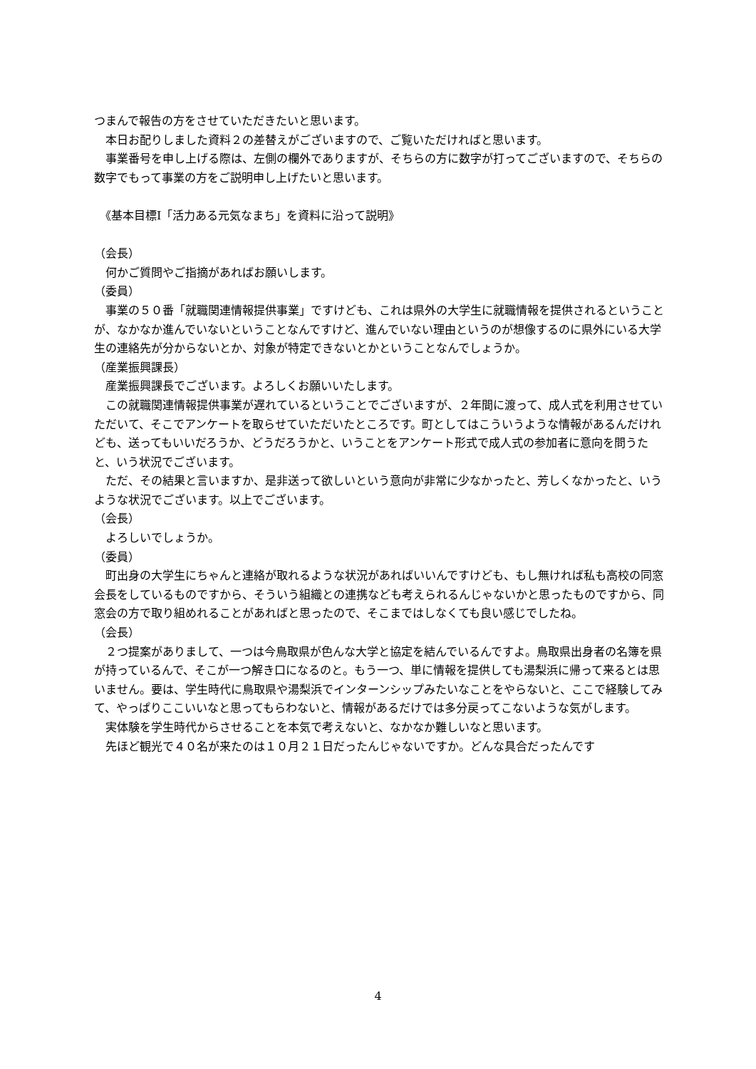つまんで報告の方をさせていただきたいと思います。
　本日お配りしました資料２の差替えがございますので、ご覧いただければと思います。
　事業番号を申し上げる際は、左側の欄外でありますが、そちらの方に数字が打ってございますので、そちらの数字でもって事業の方をご説明申し上げたいと思います。
　《基本目標Ⅰ「活力ある元気なまち」を資料に沿って説明》
（会長）
　何かご質問やご指摘があればお願いします。
（委員）
　事業の５０番「就職関連情報提供事業」ですけども、これは県外の大学生に就職情報を提供されるということが、なかなか進んでいないということなんですけど、進んでいない理由というのが想像するのに県外にいる大学生の連絡先が分からないとか、対象が特定できないとかということなんでしょうか。
（産業振興課長）
　産業振興課長でございます。よろしくお願いいたします。
　この就職関連情報提供事業が遅れているということでございますが、２年間に渡って、成人式を利用させていただいて、そこでアンケートを取らせていただいたところです。町としてはこういうような情報があるんだけれども、送ってもいいだろうか、どうだろうかと、いうことをアンケート形式で成人式の参加者に意向を問うたと、いう状況でございます。
　ただ、その結果と言いますか、是非送って欲しいという意向が非常に少なかったと、芳しくなかったと、いうような状況でございます。以上でございます。
（会長）
　よろしいでしょうか。
（委員）
　町出身の大学生にちゃんと連絡が取れるような状況があればいいんですけども、もし無ければ私も高校の同窓会長をしているものですから、そういう組織との連携なども考えられるんじゃないかと思ったものですから、同窓会の方で取り組めれることがあればと思ったので、そこまではしなくても良い感じでしたね。
（会長）
　２つ提案がありまして、一つは今鳥取県が色んな大学と協定を結んでいるんですよ。鳥取県出身者の名簿を県が持っているんで、そこが一つ解き口になるのと。もう一つ、単に情報を提供しても湯梨浜に帰って来るとは思いません。要は、学生時代に鳥取県や湯梨浜でインターンシップみたいなことをやらないと、ここで経験してみて、やっぱりここいいなと思ってもらわないと、情報があるだけでは多分戻ってこないような気がします。
　実体験を学生時代からさせることを本気で考えないと、なかなか難しいなと思います。
　先ほど観光で４０名が来たのは１０月２１日だったんじゃないですか。どんな具合だったんです
4